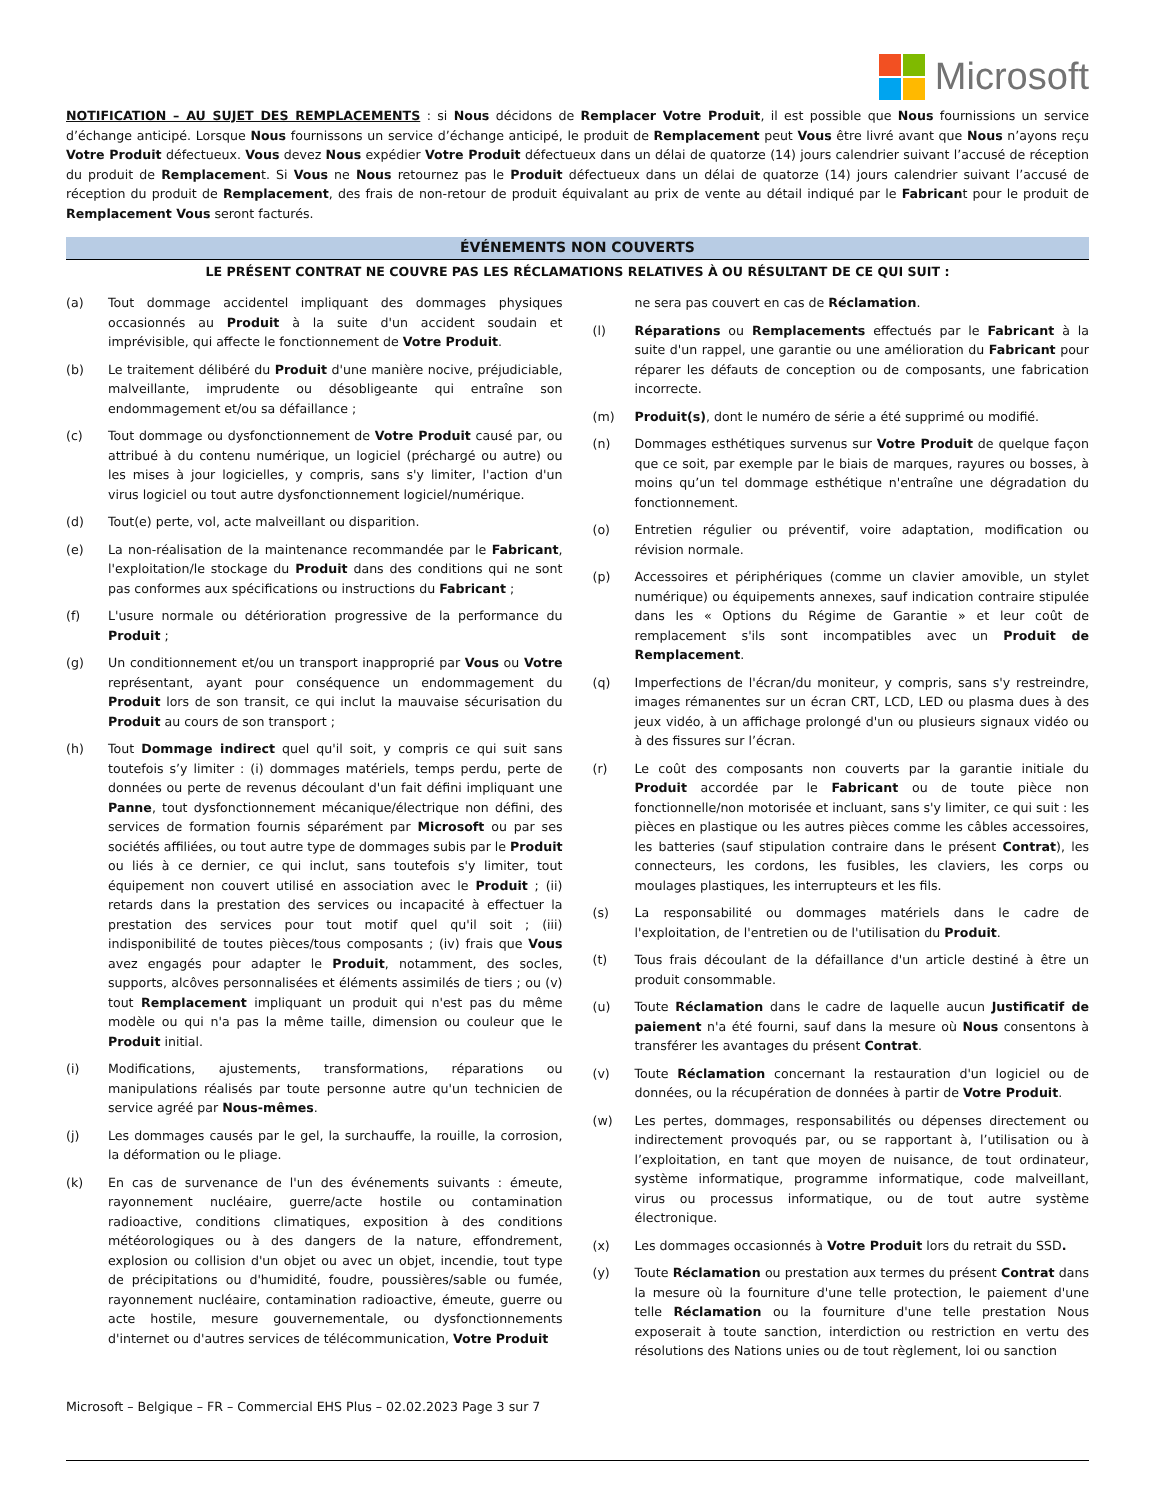Microsoft
NOTIFICATION – AU SUJET DES REMPLACEMENTS : si Nous décidons de Remplacer Votre Produit, il est possible que Nous fournissions un service d’échange anticipé. Lorsque Nous fournissons un service d’échange anticipé, le produit de Remplacement peut Vous être livré avant que Nous n’ayons reçu Votre Produit défectueux. Vous devez Nous expédier Votre Produit défectueux dans un délai de quatorze (14) jours calendrier suivant l’accusé de réception du produit de Remplacement. Si Vous ne Nous retournez pas le Produit défectueux dans un délai de quatorze (14) jours calendrier suivant l’accusé de réception du produit de Remplacement, des frais de non-retour de produit équivalant au prix de vente au détail indiqué par le Fabricant pour le produit de Remplacement Vous seront facturés.
ÉVÉNEMENTS NON COUVERTS
LE PRÉSENT CONTRAT NE COUVRE PAS LES RÉCLAMATIONS RELATIVES À OU RÉSULTANT DE CE QUI SUIT :
(a) Tout dommage accidentel impliquant des dommages physiques occasionnés au Produit à la suite d'un accident soudain et imprévisible, qui affecte le fonctionnement de Votre Produit.
(b) Le traitement délibéré du Produit d'une manière nocive, préjudiciable, malveillante, imprudente ou désobligeante qui entraîne son endommagement et/ou sa défaillance ;
(c) Tout dommage ou dysfonctionnement de Votre Produit causé par, ou attribué à du contenu numérique, un logiciel (préchargé ou autre) ou les mises à jour logicielles, y compris, sans s'y limiter, l'action d'un virus logiciel ou tout autre dysfonctionnement logiciel/numérique.
(d) Tout(e) perte, vol, acte malveillant ou disparition.
(e) La non-réalisation de la maintenance recommandée par le Fabricant, l'exploitation/le stockage du Produit dans des conditions qui ne sont pas conformes aux spécifications ou instructions du Fabricant ;
(f) L'usure normale ou détérioration progressive de la performance du Produit ;
(g) Un conditionnement et/ou un transport inapproprié par Vous ou Votre représentant, ayant pour conséquence un endommagement du Produit lors de son transit, ce qui inclut la mauvaise sécurisation du Produit au cours de son transport ;
(h) Tout Dommage indirect quel qu'il soit, y compris ce qui suit sans toutefois s’y limiter : (i) dommages matériels, temps perdu, perte de données ou perte de revenus découlant d'un fait défini impliquant une Panne, tout dysfonctionnement mécanique/électrique non défini, des services de formation fournis séparément par Microsoft ou par ses sociétés affiliées, ou tout autre type de dommages subis par le Produit ou liés à ce dernier, ce qui inclut, sans toutefois s'y limiter, tout équipement non couvert utilisé en association avec le Produit ; (ii) retards dans la prestation des services ou incapacité à effectuer la prestation des services pour tout motif quel qu'il soit ; (iii) indisponibilité de toutes pièces/tous composants ; (iv) frais que Vous avez engagés pour adapter le Produit, notamment, des socles, supports, alcôves personnalisées et éléments assimilés de tiers ; ou (v) tout Remplacement impliquant un produit qui n'est pas du même modèle ou qui n'a pas la même taille, dimension ou couleur que le Produit initial.
(i) Modifications, ajustements, transformations, réparations ou manipulations réalisés par toute personne autre qu'un technicien de service agréé par Nous-mêmes.
(j) Les dommages causés par le gel, la surchauffe, la rouille, la corrosion, la déformation ou le pliage.
(k) En cas de survenance de l'un des événements suivants : émeute, rayonnement nucléaire, guerre/acte hostile ou contamination radioactive, conditions climatiques, exposition à des conditions météorologiques ou à des dangers de la nature, effondrement, explosion ou collision d'un objet ou avec un objet, incendie, tout type de précipitations ou d'humidité, foudre, poussières/sable ou fumée, rayonnement nucléaire, contamination radioactive, émeute, guerre ou acte hostile, mesure gouvernementale, ou dysfonctionnements d'internet ou d'autres services de télécommunication, Votre Produit
ne sera pas couvert en cas de Réclamation.
(l) Réparations ou Remplacements effectués par le Fabricant à la suite d'un rappel, une garantie ou une amélioration du Fabricant pour réparer les défauts de conception ou de composants, une fabrication incorrecte.
(m) Produit(s), dont le numéro de série a été supprimé ou modifié.
(n) Dommages esthétiques survenus sur Votre Produit de quelque façon que ce soit, par exemple par le biais de marques, rayures ou bosses, à moins qu’un tel dommage esthétique n'entraîne une dégradation du fonctionnement.
(o) Entretien régulier ou préventif, voire adaptation, modification ou révision normale.
(p) Accessoires et périphériques (comme un clavier amovible, un stylet numérique) ou équipements annexes, sauf indication contraire stipulée dans les « Options du Régime de Garantie » et leur coût de remplacement s'ils sont incompatibles avec un Produit de Remplacement.
(q) Imperfections de l'écran/du moniteur, y compris, sans s'y restreindre, images rémanentes sur un écran CRT, LCD, LED ou plasma dues à des jeux vidéo, à un affichage prolongé d'un ou plusieurs signaux vidéo ou à des fissures sur l’écran.
(r) Le coût des composants non couverts par la garantie initiale du Produit accordée par le Fabricant ou de toute pièce non fonctionnelle/non motorisée et incluant, sans s'y limiter, ce qui suit : les pièces en plastique ou les autres pièces comme les câbles accessoires, les batteries (sauf stipulation contraire dans le présent Contrat), les connecteurs, les cordons, les fusibles, les claviers, les corps ou moulages plastiques, les interrupteurs et les fils.
(s) La responsabilité ou dommages matériels dans le cadre de l'exploitation, de l'entretien ou de l'utilisation du Produit.
(t) Tous frais découlant de la défaillance d'un article destiné à être un produit consommable.
(u) Toute Réclamation dans le cadre de laquelle aucun Justificatif de paiement n'a été fourni, sauf dans la mesure où Nous consentons à transférer les avantages du présent Contrat.
(v) Toute Réclamation concernant la restauration d'un logiciel ou de données, ou la récupération de données à partir de Votre Produit.
(w) Les pertes, dommages, responsabilités ou dépenses directement ou indirectement provoqués par, ou se rapportant à, l’utilisation ou à l’exploitation, en tant que moyen de nuisance, de tout ordinateur, système informatique, programme informatique, code malveillant, virus ou processus informatique, ou de tout autre système électronique.
(x) Les dommages occasionnés à Votre Produit lors du retrait du SSD.
(y) Toute Réclamation ou prestation aux termes du présent Contrat dans la mesure où la fourniture d'une telle protection, le paiement d'une telle Réclamation ou la fourniture d'une telle prestation Nous exposerait à toute sanction, interdiction ou restriction en vertu des résolutions des Nations unies ou de tout règlement, loi ou sanction
Microsoft – Belgique – FR – Commercial EHS Plus – 02.02.2023 Page 3 sur 7